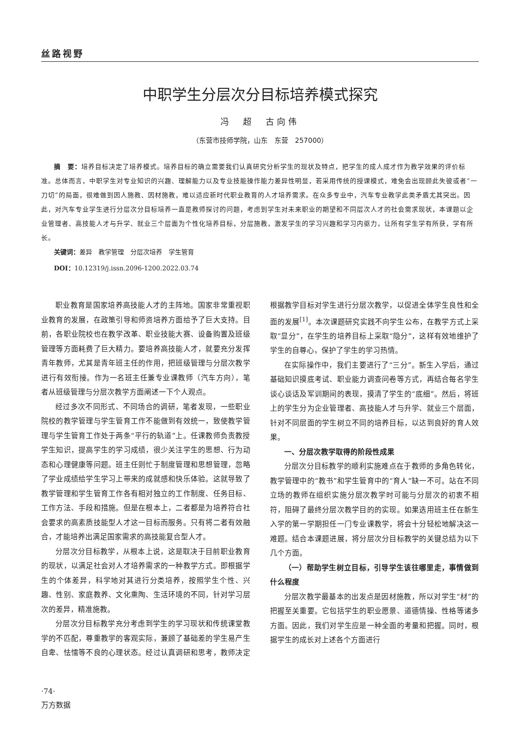丝路视野
中职学生分层次分目标培养模式探究
冯　超　古向伟
（东营市技师学院，山东　东营　257000）
摘　要：培养目标决定了培养模式。培养目标的确立需要我们认真研究分析学生的现状及特点，把学生的成人成才作为教学效果的评价标准。总体而言，中职学生对专业知识的兴趣、理解能力以及专业技能操作能力差异性明显，若采用传统的授课模式，难免会出现顾此失彼或者“一刀切”的局面，很难做到因人施教、因材施教，难以适应新时代职业教育的人才培养需求。在众多专业中，汽车专业教学此类矛盾尤其突出。因此，对汽车专业学生进行分层次分目标培养一直是教师探讨的问题，考虑到学生对未来职业的期望和不同层次人才的社会需求现状，本课题以企业管理者、高技能人才与升学、就业三个层面为个性化培养目标，分层施教，激发学生的学习兴趣和学习内驱力，让所有学生学有所获，学有所长。
关键词：差异　教学管理　分层次培养　学生管育
DOI：10.12319/j.issn.2096-1200.2022.03.74
职业教育是国家培养高技能人才的主阵地。国家非常重视职业教育的发展，在政策引导和师资培养方面给予了巨大支持。目前，各职业院校也在教学改革、职业技能大赛、设备购置及班级管理等方面耗费了巨大精力。要培养高技能人才，就要充分发挥青年教师，尤其是青年班主任的作用，把班级管理与分层次教学进行有效衔接。作为一名班主任兼专业课教师（汽车方向），笔者从班级管理与分层次教学方面阐述一下个人观点。
经过多次不同形式、不同场合的调研，笔者发现，一些职业院校的教学管理与学生管育工作不能做到有效统一，致使教学管理与学生管育工作处于两条“平行的轨道”上。任课教师负责教授学生知识，提高学生的学习成绩，很少关注学生的思想、行为动态和心理健康等问题。班主任则忙于制度管理和思想管理，忽略了学业成绩给学生学习上带来的成就感和快乐体验。这就导致了教学管理和学生管育工作各有相对独立的工作制度、任务目标、工作方法、手段和措施。但是在根本上，二者都是为培养符合社会要求的高素质技能型人才这一目标而服务。只有将二者有效融合，才能培养出满足国家需求的高技能复合型人才。
分层次分目标教学，从根本上说，这是取决于目前职业教育的现状，以满足社会对人才培养需求的一种教学方式。即根据学生的个体差异，科学地对其进行分类培养，按照学生个性、兴趣、性别、家庭教养、文化熏陶、生活环境的不同，针对学习层次的差异，精准施教。
分层次分目标教学充分考虑到学生的学习现状和传统课堂教学的不匹配，尊重教学的客观实际，兼顾了基础差的学生易产生自卑、怯懦等不良的心理状态。经过认真调研和思考，教师决定根据教学目标对学生进行分层次教学，以促进全体学生良性和全面的发展<sup>[1]</sup>。本次课题研究实践不向学生公布，在教学方式上采取“显分”，在学生的培养目标上采取“隐分”，这样有效地维护了学生的自尊心，保护了学生的学习热情。
在实际操作中，我们主要进行了“三分”。新生入学后，通过基础知识摸底考试、职业能力调查问卷等方式，再结合每名学生谈心谈话及军训期间的表现，摸清了学生的“底细”。然后，将班上的学生分为企业管理者、高技能人才与升学、就业三个层面，针对不同层面的学生树立不同的培养目标，以达到良好的育人效果。
一、分层次教学取得的阶段性成果
分层次分目标教学的顺利实施难点在于教师的多角色转化，教学管理中的“教书”和学生管育中的“育人”缺一不可。站在不同立场的教师在组织实施分层次教学时可能与分层次的初衷不相符，阻碍了最终分层次教学目的的实现。如果选用班主任在新生入学的第一学期担任一门专业课教学，将会十分轻松地解决这一难题。结合本课题进展，将分层次分目标教学的关键总结为以下几个方面。
（一）帮助学生树立目标，引导学生该往哪里走，事情做到什么程度
分层次教学最基本的出发点是因材施教，所以对学生“材”的把握至关重要。它包括学生的职业愿景、道德情操、性格等诸多方面。因此，我们对学生应是一种全面的考量和把握。同时，根据学生的成长对上述各个方面进行
·74·
万方数据